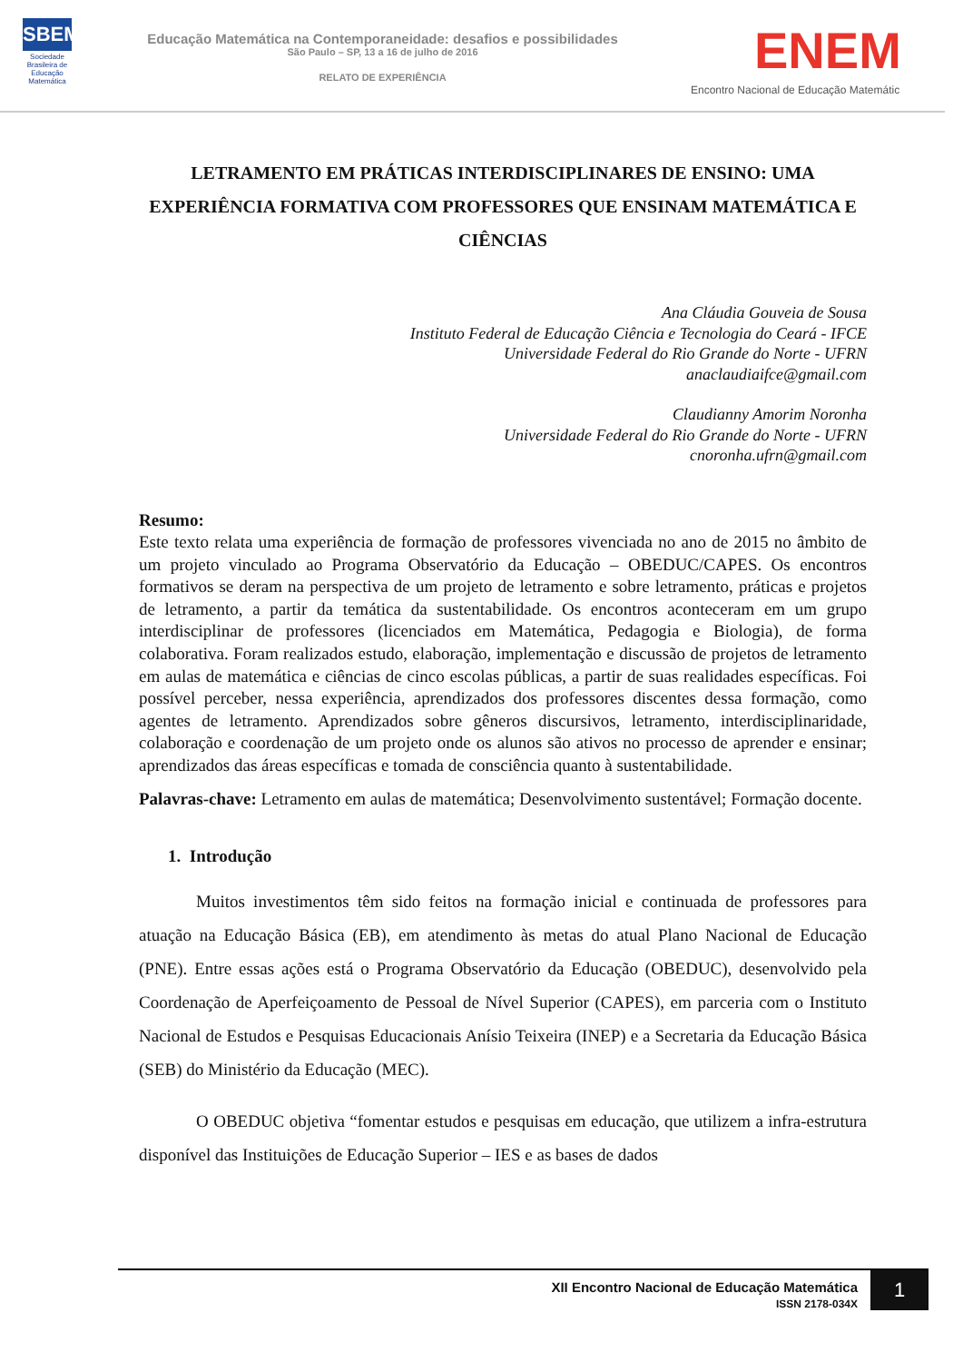SBEM
Sociedade Brasileira de Educação Matemática
Educação Matemática na Contemporaneidade: desafios e possibilidades
São Paulo – SP, 13 a 16 de julho de 2016
RELATO DE EXPERIÊNCIA
ENEM
Encontro Nacional de Educação Matemátic
LETRAMENTO EM PRÁTICAS INTERDISCIPLINARES DE ENSINO: UMA EXPERIÊNCIA FORMATIVA COM PROFESSORES QUE ENSINAM MATEMÁTICA E CIÊNCIAS
Ana Cláudia Gouveia de Sousa
Instituto Federal de Educação Ciência e Tecnologia do Ceará - IFCE
Universidade Federal do Rio Grande do Norte - UFRN
anaclaudiaifce@gmail.com
Claudianny Amorim Noronha
Universidade Federal do Rio Grande do Norte - UFRN
cnoronha.ufrn@gmail.com
Resumo:
Este texto relata uma experiência de formação de professores vivenciada no ano de 2015 no âmbito de um projeto vinculado ao Programa Observatório da Educação – OBEDUC/CAPES. Os encontros formativos se deram na perspectiva de um projeto de letramento e sobre letramento, práticas e projetos de letramento, a partir da temática da sustentabilidade. Os encontros aconteceram em um grupo interdisciplinar de professores (licenciados em Matemática, Pedagogia e Biologia), de forma colaborativa. Foram realizados estudo, elaboração, implementação e discussão de projetos de letramento em aulas de matemática e ciências de cinco escolas públicas, a partir de suas realidades específicas. Foi possível perceber, nessa experiência, aprendizados dos professores discentes dessa formação, como agentes de letramento. Aprendizados sobre gêneros discursivos, letramento, interdisciplinaridade, colaboração e coordenação de um projeto onde os alunos são ativos no processo de aprender e ensinar; aprendizados das áreas específicas e tomada de consciência quanto à sustentabilidade.
Palavras-chave: Letramento em aulas de matemática; Desenvolvimento sustentável; Formação docente.
1. Introdução
Muitos investimentos têm sido feitos na formação inicial e continuada de professores para atuação na Educação Básica (EB), em atendimento às metas do atual Plano Nacional de Educação (PNE). Entre essas ações está o Programa Observatório da Educação (OBEDUC), desenvolvido pela Coordenação de Aperfeiçoamento de Pessoal de Nível Superior (CAPES), em parceria com o Instituto Nacional de Estudos e Pesquisas Educacionais Anísio Teixeira (INEP) e a Secretaria da Educação Básica (SEB) do Ministério da Educação (MEC).
O OBEDUC objetiva “fomentar estudos e pesquisas em educação, que utilizem a infra-estrutura disponível das Instituições de Educação Superior – IES e as bases de dados
XII Encontro Nacional de Educação Matemática
ISSN 2178-034X
1